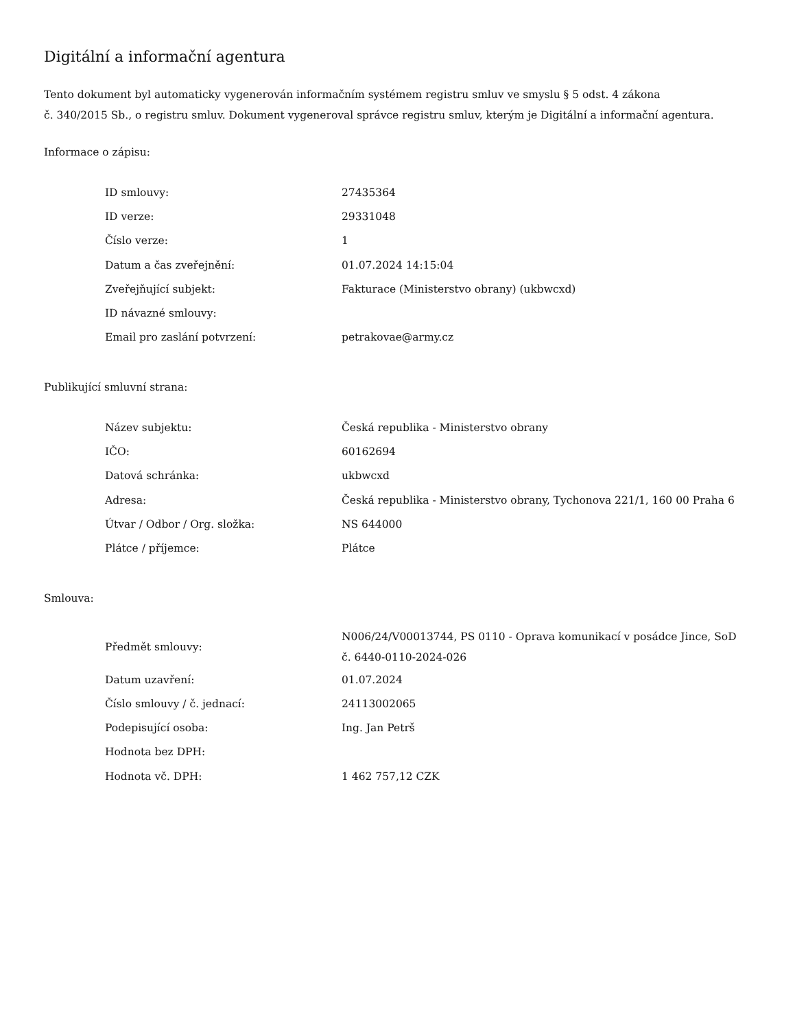Digitální a informační agentura
Tento dokument byl automaticky vygenerován informačním systémem registru smluv ve smyslu § 5 odst. 4 zákona
č. 340/2015 Sb., o registru smluv. Dokument vygeneroval správce registru smluv, kterým je Digitální a informační agentura.
Informace o zápisu:
| ID smlouvy: | 27435364 |
| ID verze: | 29331048 |
| Číslo verze: | 1 |
| Datum a čas zveřejnění: | 01.07.2024 14:15:04 |
| Zveřejňující subjekt: | Fakturace (Ministerstvo obrany) (ukbwcxd) |
| ID návazné smlouvy: | |
| Email pro zaslání potvrzení: | petrakovae@army.cz |
Publikující smluvní strana:
| Název subjektu: | Česká republika - Ministerstvo obrany |
| IČO: | 60162694 |
| Datová schránka: | ukbwcxd |
| Adresa: | Česká republika - Ministerstvo obrany, Tychonova 221/1, 160 00 Praha 6 |
| Útvar / Odbor / Org. složka: | NS 644000 |
| Plátce / příjemce: | Plátce |
Smlouva:
| Předmět smlouvy: | N006/24/V00013744, PS 0110 - Oprava komunikací v posádce Jince, SoD č. 6440-0110-2024-026 |
| Datum uzavření: | 01.07.2024 |
| Číslo smlouvy / č. jednací: | 24113002065 |
| Podepisující osoba: | Ing. Jan Petrš |
| Hodnota bez DPH: | |
| Hodnota vč. DPH: | 1 462 757,12 CZK |